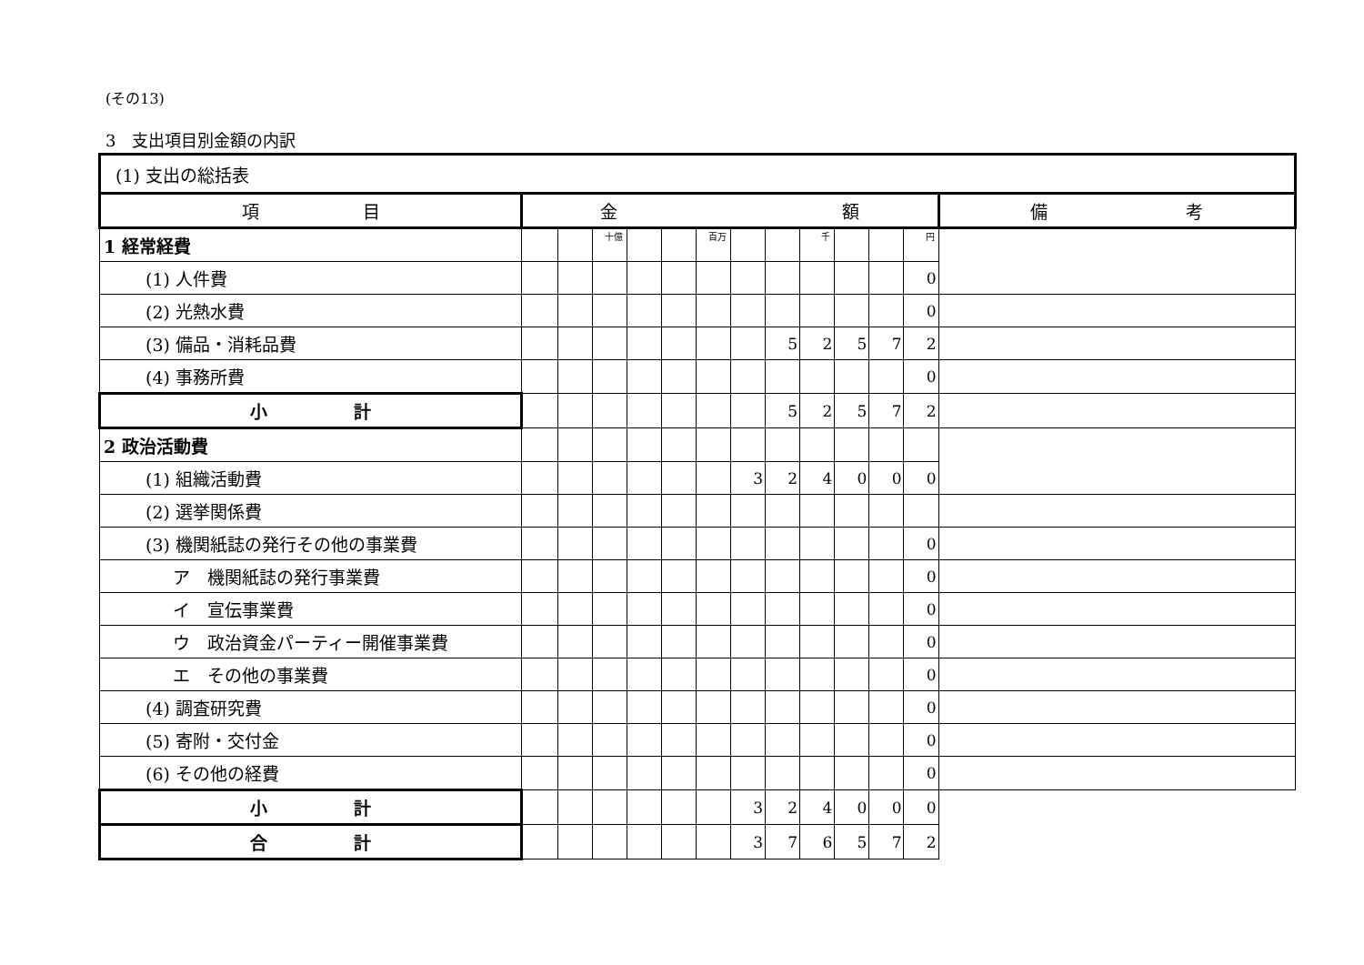(その13)
3　支出項目別金額の内訳
| (1) 支出の総括表 | | | | | | | | | | | | | |
| 項 目 | 金 額 | | | | | | | | | | | | 備 考 |
| 1 経常経費 | | | 十億 | | | 百万 | | | 千 | | | 円 | |
| (1) 人件費 | | | | | | | | | | | | 0 | |
| (2) 光熱水費 | | | | | | | | | | | | 0 | |
| (3) 備品・消耗品費 | | | | | | | | 5 | 2 | 5 | 7 | 2 | |
| (4) 事務所費 | | | | | | | | | | | | 0 | |
| 小 計 | | | | | | | | 5 | 2 | 5 | 7 | 2 | |
| 2 政治活動費 | | | | | | | | | | | | | |
| (1) 組織活動費 | | | | | | | 3 | 2 | 4 | 0 | 0 | 0 | |
| (2) 選挙関係費 | | | | | | | | | | | | | |
| (3) 機関紙誌の発行その他の事業費 | | | | | | | | | | | | 0 | |
| ア 機関紙誌の発行事業費 | | | | | | | | | | | | 0 | |
| イ 宣伝事業費 | | | | | | | | | | | | 0 | |
| ウ 政治資金パーティー開催事業費 | | | | | | | | | | | | 0 | |
| エ その他の事業費 | | | | | | | | | | | | 0 | |
| (4) 調査研究費 | | | | | | | | | | | | 0 | |
| (5) 寄附・交付金 | | | | | | | | | | | | 0 | |
| (6) その他の経費 | | | | | | | | | | | | 0 | |
| 小 計 | | | | | | | 3 | 2 | 4 | 0 | 0 | 0 | |
| 合 計 | | | | | | | 3 | 7 | 6 | 5 | 7 | 2 | |